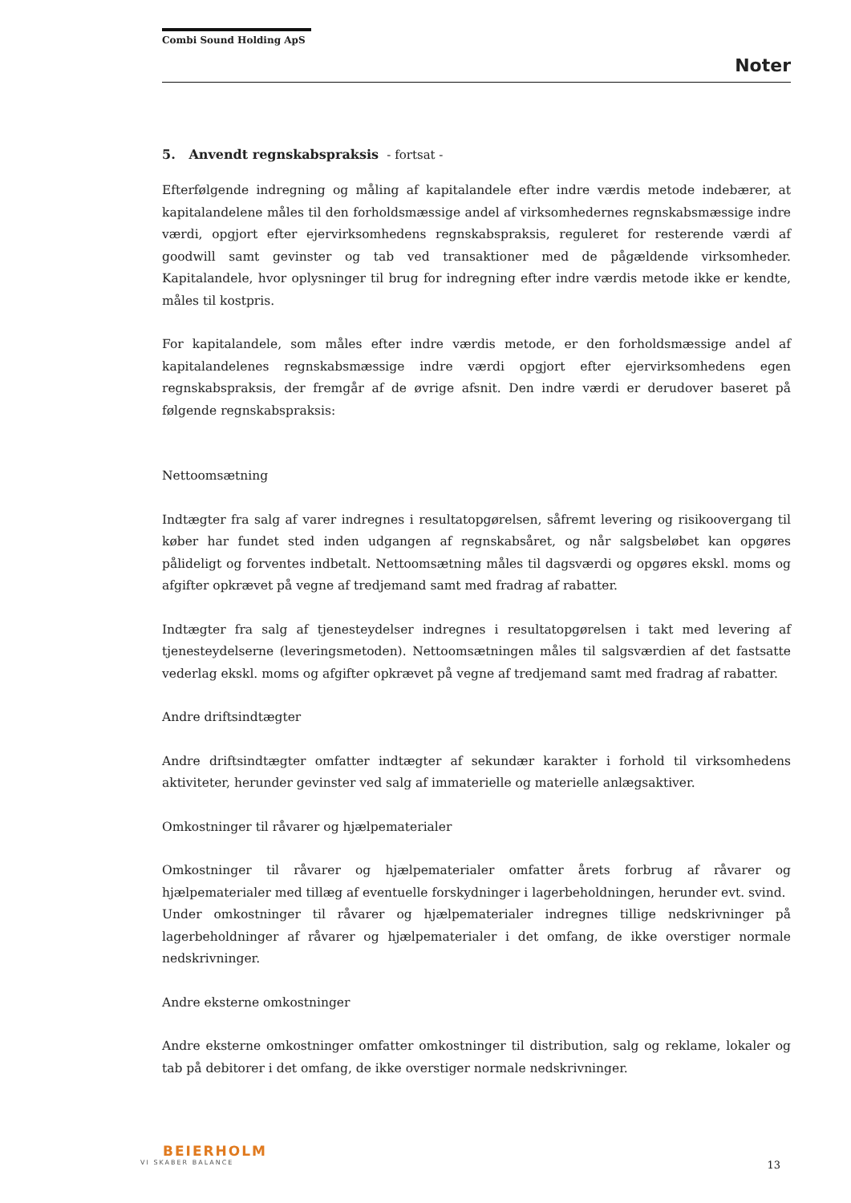Combi Sound Holding ApS
Noter
5. Anvendt regnskabspraksis - fortsat -
Efterfølgende indregning og måling af kapitalandele efter indre værdis metode indebærer, at kapitalandelene måles til den forholdsmæssige andel af virksomhedernes regnskabsmæssige indre værdi, opgjort efter ejervirksomhedens regnskabspraksis, reguleret for resterende værdi af goodwill samt gevinster og tab ved transaktioner med de pågældende virksomheder. Kapitalandele, hvor oplysninger til brug for indregning efter indre værdis metode ikke er kendte, måles til kostpris.
For kapitalandele, som måles efter indre værdis metode, er den forholdsmæssige andel af kapitalandelenes regnskabsmæssige indre værdi opgjort efter ejervirksomhedens egen regnskabspraksis, der fremgår af de øvrige afsnit. Den indre værdi er derudover baseret på følgende regnskabspraksis:
Nettoomsætning
Indtægter fra salg af varer indregnes i resultatopgørelsen, såfremt levering og risikoovergang til køber har fundet sted inden udgangen af regnskabsåret, og når salgsbeløbet kan opgøres pålideligt og forventes indbetalt. Nettoomsætning måles til dagsværdi og opgøres ekskl. moms og afgifter opkrævet på vegne af tredjemand samt med fradrag af rabatter.
Indtægter fra salg af tjenesteydelser indregnes i resultatopgørelsen i takt med levering af tjenesteydelserne (leveringsmetoden). Nettoomsætningen måles til salgsværdien af det fastsatte vederlag ekskl. moms og afgifter opkrævet på vegne af tredjemand samt med fradrag af rabatter.
Andre driftsindtægter
Andre driftsindtægter omfatter indtægter af sekundær karakter i forhold til virksomhedens aktiviteter, herunder gevinster ved salg af immaterielle og materielle anlægsaktiver.
Omkostninger til råvarer og hjælpematerialer
Omkostninger til råvarer og hjælpematerialer omfatter årets forbrug af råvarer og hjælpematerialer med tillæg af eventuelle forskydninger i lagerbeholdningen, herunder evt. svind.
Under omkostninger til råvarer og hjælpematerialer indregnes tillige nedskrivninger på lagerbeholdninger af råvarer og hjælpematerialer i det omfang, de ikke overstiger normale nedskrivninger.
Andre eksterne omkostninger
Andre eksterne omkostninger omfatter omkostninger til distribution, salg og reklame, lokaler og tab på debitorer i det omfang, de ikke overstiger normale nedskrivninger.
BEIERHOLM
VI SKABER BALANCE
13